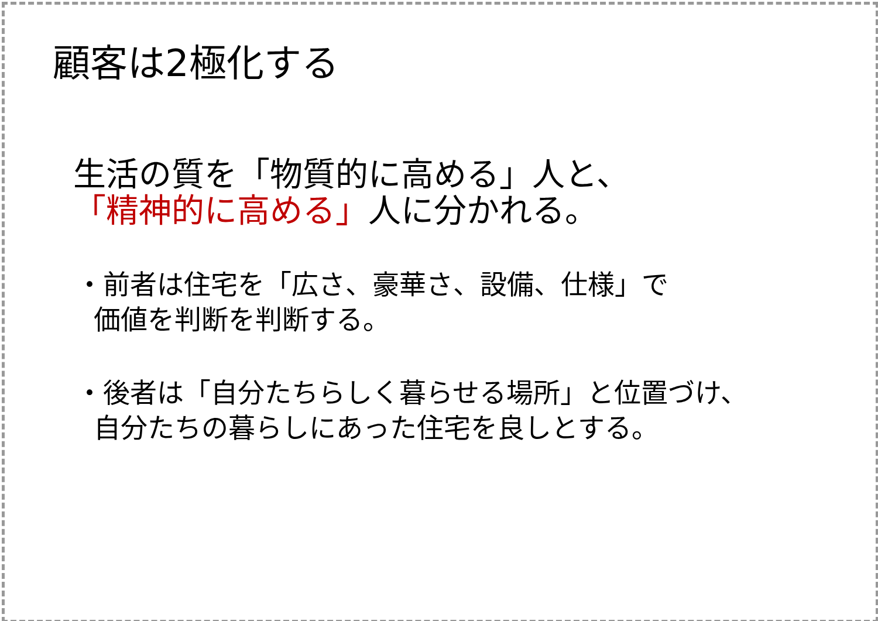顧客は2極化する
生活の質を「物質的に高める」人と、
「精神的に高める」人に分かれる。
・前者は住宅を「広さ、豪華さ、設備、仕様」で
価値を判断を判断する。
・後者は「自分たちらしく暮らせる場所」と位置づけ、
自分たちの暮らしにあった住宅を良しとする。